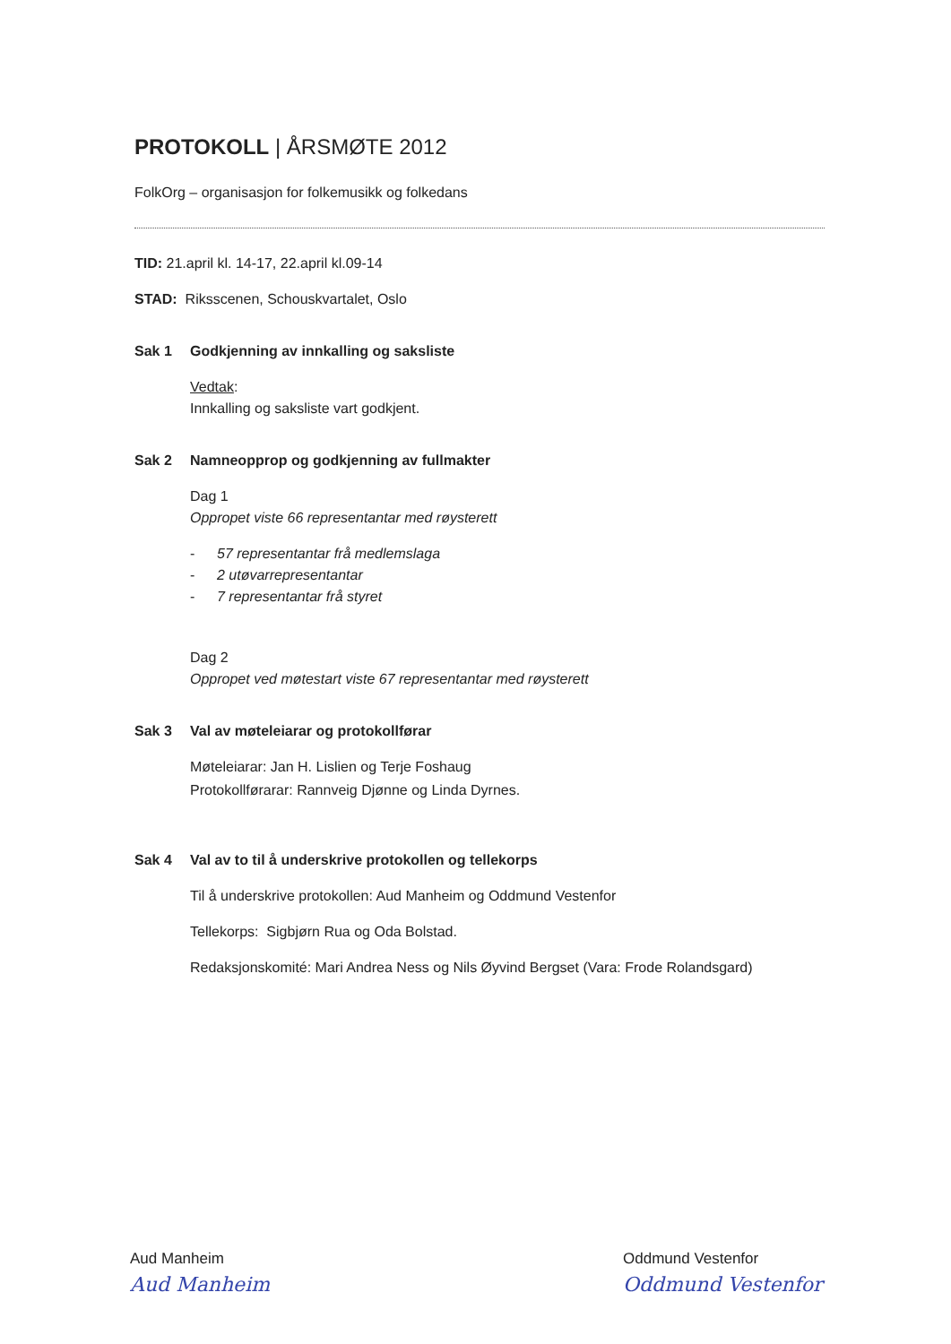PROTOKOLL | ÅRSMØTE 2012
FolkOrg – organisasjon for folkemusikk og folkedans
TID: 21.april kl. 14-17, 22.april kl.09-14
STAD: Riksscenen, Schouskvartalet, Oslo
Sak 1 Godkjenning av innkalling og saksliste
Vedtak:
Innkalling og saksliste vart godkjent.
Sak 2 Namneopprop og godkjenning av fullmakter
Dag 1
Oppropet viste 66 representantar med røysterett
- 57 representantar frå medlemslaga
- 2 utøvarrepresentantar
- 7 representantar frå styret
Dag 2
Oppropet ved møtestart viste 67 representantar med røysterett
Sak 3 Val av møteleiarar og protokollførar
Møteleiarar: Jan H. Lislien og Terje Foshaug
Protokollførarar: Rannveig Djønne og Linda Dyrnes.
Sak 4 Val av to til å underskrive protokollen og tellekorps
Til å underskrive protokollen: Aud Manheim og Oddmund Vestenfor
Tellekorps: Sigbjørn Rua og Oda Bolstad.
Redaksjonskomité: Mari Andrea Ness og Nils Øyvind Bergset (Vara: Frode Rolandsgard)
Aud Manheim
Aud Manheim
Oddmund Vestenfor
Oddmund Vestenfor